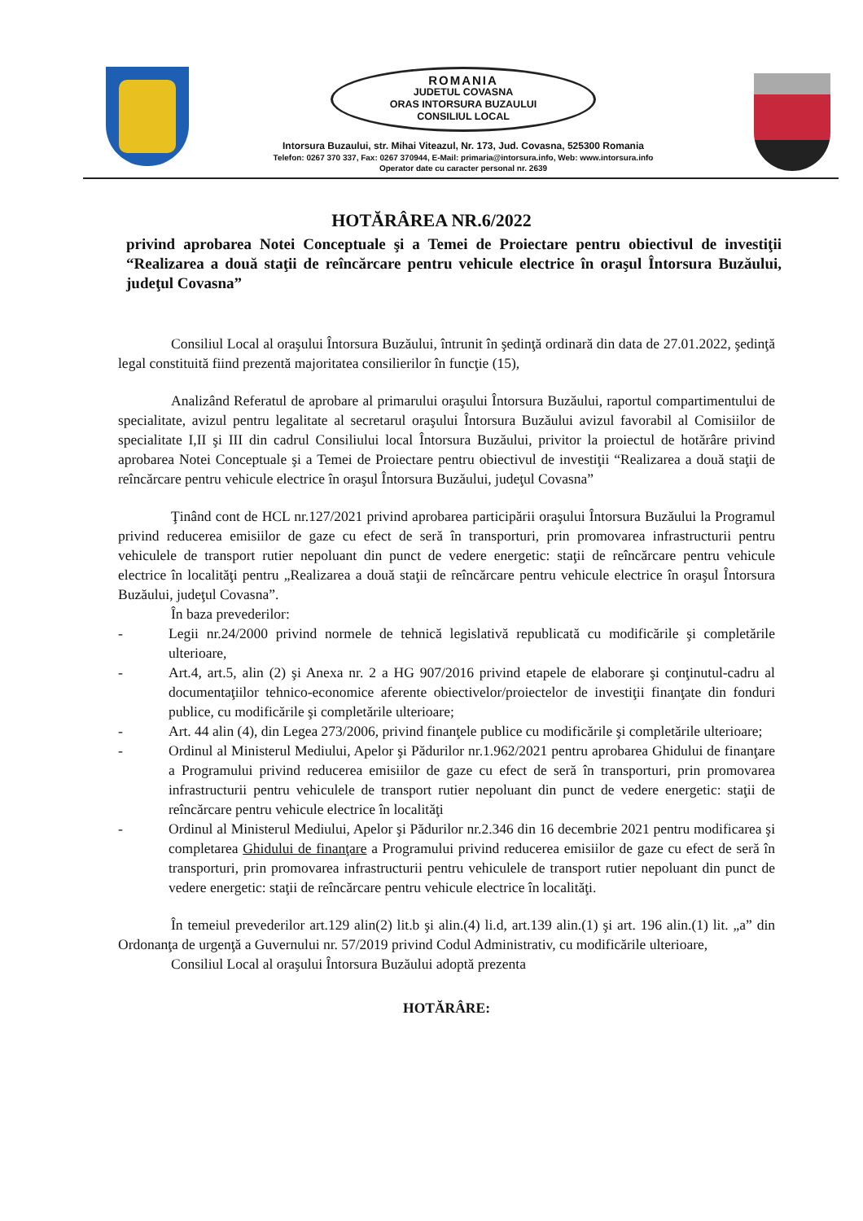ROMANIA
JUDETUL COVASNA
ORAS INTORSURA BUZAULUI
CONSILIUL LOCAL
Intorsura Buzaului, str. Mihai Viteazul, Nr. 173, Jud. Covasna, 525300 Romania
Telefon: 0267 370 337, Fax: 0267 370944, E-Mail: primaria@intorsura.info, Web: www.intorsura.info
Operator date cu caracter personal nr. 2639
HOTĂRÂREA NR.6/2022
privind aprobarea Notei Conceptuale şi a Temei de Proiectare pentru obiectivul de investiţii “Realizarea a două staţii de reîncărcare pentru vehicule electrice în oraşul Întorsura Buzăului, judeţul Covasna”
Consiliul Local al oraşului Întorsura Buzăului, întrunit în şedinţă ordinară din data de 27.01.2022, şedinţă legal constituită fiind prezentă majoritatea consilierilor în funcţie (15),
Analizând Referatul de aprobare al primarului oraşului Întorsura Buzăului, raportul compartimentului de specialitate, avizul pentru legalitate al secretarul oraşului Întorsura Buzăului avizul favorabil al Comisiilor de specialitate I,II şi III din cadrul Consiliului local Întorsura Buzăului, privitor la proiectul de hotărâre privind aprobarea Notei Conceptuale şi a Temei de Proiectare pentru obiectivul de investiţii “Realizarea a două staţii de reîncărcare pentru vehicule electrice în oraşul Întorsura Buzăului, judeţul Covasna”
Ţinând cont de HCL nr.127/2021 privind aprobarea participării oraşului Întorsura Buzăului la Programul privind reducerea emisiilor de gaze cu efect de seră în transporturi, prin promovarea infrastructurii pentru vehiculele de transport rutier nepoluant din punct de vedere energetic: staţii de reîncărcare pentru vehicule electrice în localităţi pentru „Realizarea a două staţii de reîncărcare pentru vehicule electrice în oraşul Întorsura Buzăului, judeţul Covasna”.
În baza prevederilor:
- Legii nr.24/2000 privind normele de tehnică legislativă republicată cu modificările şi completările ulterioare,
- Art.4, art.5, alin (2) şi Anexa nr. 2 a HG 907/2016 privind etapele de elaborare şi conţinutul-cadru al documentaţiilor tehnico-economice aferente obiectivelor/proiectelor de investiţii finanţate din fonduri publice, cu modificările şi completările ulterioare;
- Art. 44 alin (4), din Legea 273/2006, privind finanţele publice cu modificările şi completările ulterioare;
- Ordinul al Ministerul Mediului, Apelor şi Pădurilor nr.1.962/2021 pentru aprobarea Ghidului de finanţare a Programului privind reducerea emisiilor de gaze cu efect de seră în transporturi, prin promovarea infrastructurii pentru vehiculele de transport rutier nepoluant din punct de vedere energetic: staţii de reîncărcare pentru vehicule electrice în localităţi
- Ordinul al Ministerul Mediului, Apelor şi Pădurilor nr.2.346 din 16 decembrie 2021 pentru modificarea şi completarea Ghidului de finanţare a Programului privind reducerea emisiilor de gaze cu efect de seră în transporturi, prin promovarea infrastructurii pentru vehiculele de transport rutier nepoluant din punct de vedere energetic: staţii de reîncărcare pentru vehicule electrice în localităţi.
În temeiul prevederilor art.129 alin(2) lit.b şi alin.(4) li.d, art.139 alin.(1) şi art. 196 alin.(1) lit. „a” din Ordonanţa de urgenţă a Guvernului nr. 57/2019 privind Codul Administrativ, cu modificările ulterioare,
Consiliul Local al oraşului Întorsura Buzăului adoptă prezenta
HOTĂRÂRE: